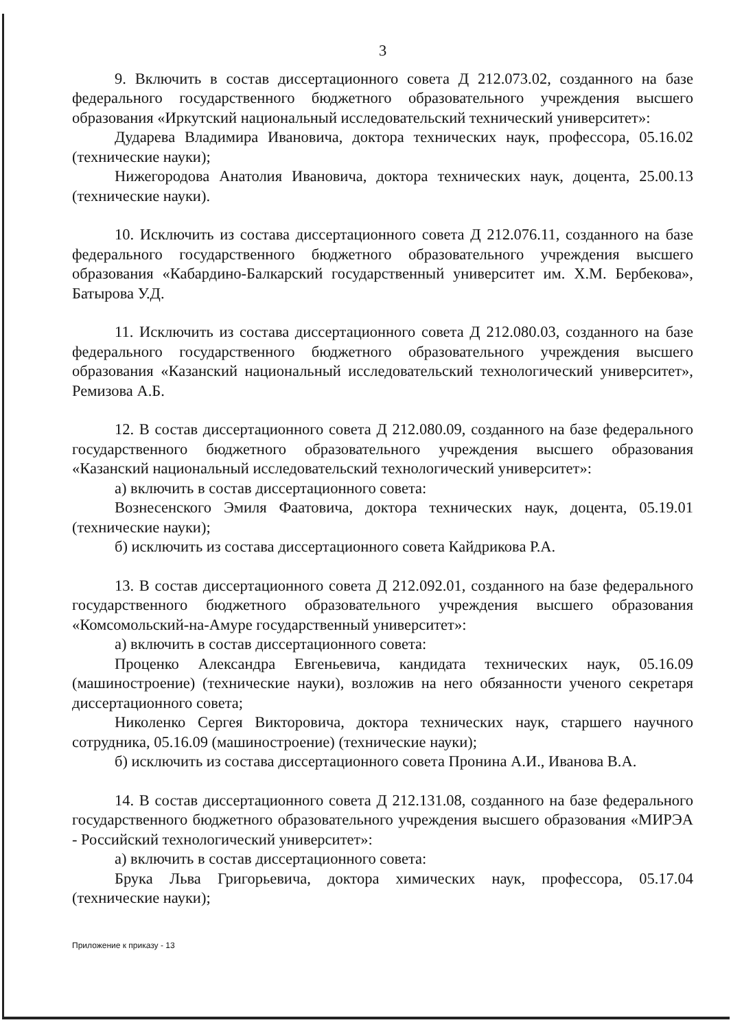3
9. Включить в состав диссертационного совета Д 212.073.02, созданного на базе федерального государственного бюджетного образовательного учреждения высшего образования «Иркутский национальный исследовательский технический университет»:
Дударева Владимира Ивановича, доктора технических наук, профессора, 05.16.02 (технические науки);
Нижегородова Анатолия Ивановича, доктора технических наук, доцента, 25.00.13 (технические науки).
10. Исключить из состава диссертационного совета Д 212.076.11, созданного на базе федерального государственного бюджетного образовательного учреждения высшего образования «Кабардино-Балкарский государственный университет им. Х.М. Бербекова», Батырова У.Д.
11. Исключить из состава диссертационного совета Д 212.080.03, созданного на базе федерального государственного бюджетного образовательного учреждения высшего образования «Казанский национальный исследовательский технологический университет», Ремизова А.Б.
12. В состав диссертационного совета Д 212.080.09, созданного на базе федерального государственного бюджетного образовательного учреждения высшего образования «Казанский национальный исследовательский технологический университет»:
а) включить в состав диссертационного совета:
Вознесенского Эмиля Фаатовича, доктора технических наук, доцента, 05.19.01 (технические науки);
б) исключить из состава диссертационного совета Кайдрикова Р.А.
13. В состав диссертационного совета Д 212.092.01, созданного на базе федерального государственного бюджетного образовательного учреждения высшего образования «Комсомольский-на-Амуре государственный университет»:
а) включить в состав диссертационного совета:
Проценко Александра Евгеньевича, кандидата технических наук, 05.16.09 (машиностроение) (технические науки), возложив на него обязанности ученого секретаря диссертационного совета;
Николенко Сергея Викторовича, доктора технических наук, старшего научного сотрудника, 05.16.09 (машиностроение) (технические науки);
б) исключить из состава диссертационного совета Пронина А.И., Иванова В.А.
14. В состав диссертационного совета Д 212.131.08, созданного на базе федерального государственного бюджетного образовательного учреждения высшего образования «МИРЭА - Российский технологический университет»:
а) включить в состав диссертационного совета:
Брука Льва Григорьевича, доктора химических наук, профессора, 05.17.04 (технические науки);
Приложение к приказу - 13